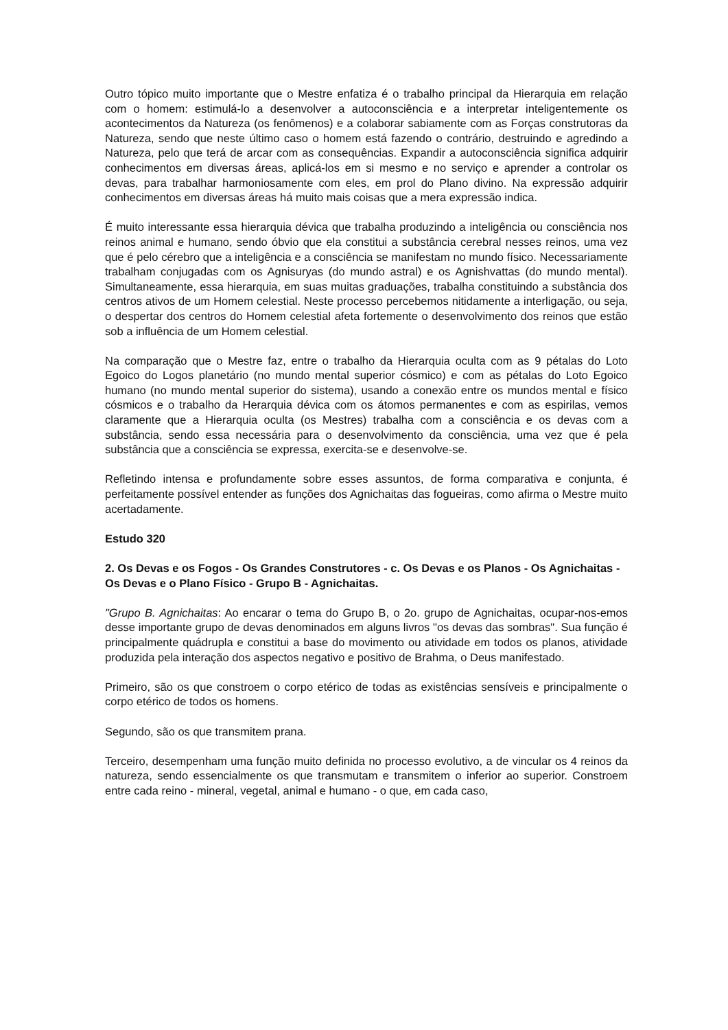Outro tópico muito importante que o Mestre enfatiza é o trabalho principal da Hierarquia em relação com o homem: estimulá-lo a desenvolver a autoconsciência e a interpretar inteligentemente os acontecimentos da Natureza (os fenômenos) e a colaborar sabiamente com as Forças construtoras da Natureza, sendo que neste último caso o homem está fazendo o contrário, destruindo e agredindo a Natureza, pelo que terá de arcar com as consequências. Expandir a autoconsciência significa adquirir conhecimentos em diversas áreas, aplicá-los em si mesmo e no serviço e aprender a controlar os devas, para trabalhar harmoniosamente com eles, em prol do Plano divino. Na expressão adquirir conhecimentos em diversas áreas há muito mais coisas que a mera expressão indica.
É muito interessante essa hierarquia dévica que trabalha produzindo a inteligência ou consciência nos reinos animal e humano, sendo óbvio que ela constitui a substância cerebral nesses reinos, uma vez que é pelo cérebro que a inteligência e a consciência se manifestam no mundo físico. Necessariamente trabalham conjugadas com os Agnisuryas (do mundo astral) e os Agnishvattas (do mundo mental). Simultaneamente, essa hierarquia, em suas muitas graduações, trabalha constituindo a substância dos centros ativos de um Homem celestial. Neste processo percebemos nitidamente a interligação, ou seja, o despertar dos centros do Homem celestial afeta fortemente o desenvolvimento dos reinos que estão sob a influência de um Homem celestial.
Na comparação que o Mestre faz, entre o trabalho da Hierarquia oculta com as 9 pétalas do Loto Egoico do Logos planetário (no mundo mental superior cósmico) e com as pétalas do Loto Egoico humano (no mundo mental superior do sistema), usando a conexão entre os mundos mental e físico cósmicos e o trabalho da Herarquia dévica com os átomos permanentes e com as espirilas, vemos claramente que a Hierarquia oculta (os Mestres) trabalha com a consciência e os devas com a substância, sendo essa necessária para o desenvolvimento da consciência, uma vez que é pela substância que a consciência se expressa, exercita-se e desenvolve-se.
Refletindo intensa e profundamente sobre esses assuntos, de forma comparativa e conjunta, é perfeitamente possível entender as funções dos Agnichaitas das fogueiras, como afirma o Mestre muito acertadamente.
Estudo 320
2. Os Devas e os Fogos - Os Grandes Construtores - c. Os Devas e os Planos - Os Agnichaitas - Os Devas e o Plano Físico - Grupo B - Agnichaitas.
"Grupo B. Agnichaitas: Ao encarar o tema do Grupo B, o 2o. grupo de Agnichaitas, ocupar-nos-emos desse importante grupo de devas denominados em alguns livros "os devas das sombras". Sua função é principalmente quádrupla e constitui a base do movimento ou atividade em todos os planos, atividade produzida pela interação dos aspectos negativo e positivo de Brahma, o Deus manifestado.
Primeiro, são os que constroem o corpo etérico de todas as existências sensíveis e principalmente o corpo etérico de todos os homens.
Segundo, são os que transmitem prana.
Terceiro, desempenham uma função muito definida no processo evolutivo, a de vincular os 4 reinos da natureza, sendo essencialmente os que transmutam e transmitem o inferior ao superior. Constroem entre cada reino - mineral, vegetal, animal e humano - o que, em cada caso,